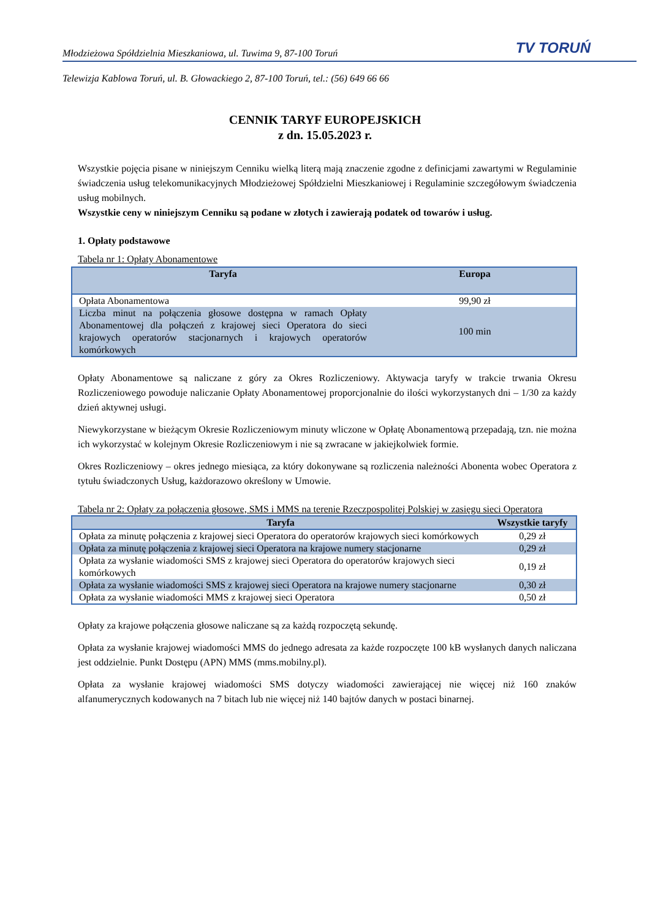Młodzieżowa Spółdzielnia Mieszkaniowa, ul. Tuwima 9, 87-100 Toruń TV TORUŃ
Telewizja Kablowa Toruń, ul. B. Głowackiego 2, 87-100 Toruń, tel.: (56) 649 66 66
CENNIK TARYF EUROPEJSKICH
z dn. 15.05.2023 r.
Wszystkie pojęcia pisane w niniejszym Cenniku wielką literą mają znaczenie zgodne z definicjami zawartymi w Regulaminie świadczenia usług telekomunikacyjnych Młodzieżowej Spółdzielni Mieszkaniowej i Regulaminie szczegółowym świadczenia usług mobilnych.
Wszystkie ceny w niniejszym Cenniku są podane w złotych i zawierają podatek od towarów i usług.
1. Opłaty podstawowe
Tabela nr 1: Opłaty Abonamentowe
| Taryfa | Europa |
| --- | --- |
| Opłata Abonamentowa | 99,90 zł |
| Liczba minut na połączenia głosowe dostępna w ramach Opłaty Abonamentowej dla połączeń z krajowej sieci Operatora do sieci krajowych operatorów stacjonarnych i krajowych operatorów komórkowych | 100 min |
Opłaty Abonamentowe są naliczane z góry za Okres Rozliczeniowy. Aktywacja taryfy w trakcie trwania Okresu Rozliczeniowego powoduje naliczanie Opłaty Abonamentowej proporcjonalnie do ilości wykorzystanych dni – 1/30 za każdy dzień aktywnej usługi.
Niewykorzystane w bieżącym Okresie Rozliczeniowym minuty wliczone w Opłatę Abonamentową przepadają, tzn. nie można ich wykorzystać w kolejnym Okresie Rozliczeniowym i nie są zwracane w jakiejkolwiek formie.
Okres Rozliczeniowy – okres jednego miesiąca, za który dokonywane są rozliczenia należności Abonenta wobec Operatora z tytułu świadczonych Usług, każdorazowo określony w Umowie.
Tabela nr 2: Opłaty za połączenia głosowe, SMS i MMS na terenie Rzeczpospolitej Polskiej w zasięgu sieci Operatora
| Taryfa | Wszystkie taryfy |
| --- | --- |
| Opłata za minutę połączenia z krajowej sieci Operatora do operatorów krajowych sieci komórkowych | 0,29 zł |
| Opłata za minutę połączenia z krajowej sieci Operatora na krajowe numery stacjonarne | 0,29 zł |
| Opłata za wysłanie wiadomości SMS z krajowej sieci Operatora do operatorów krajowych sieci komórkowych | 0,19 zł |
| Opłata za wysłanie wiadomości SMS z krajowej sieci Operatora na krajowe numery stacjonarne | 0,30 zł |
| Opłata za wysłanie wiadomości MMS z krajowej sieci Operatora | 0,50 zł |
Opłaty za krajowe połączenia głosowe naliczane są za każdą rozpoczętą sekundę.
Opłata za wysłanie krajowej wiadomości MMS do jednego adresata za każde rozpoczęte 100 kB wysłanych danych naliczana jest oddzielnie. Punkt Dostępu (APN) MMS (mms.mobilny.pl).
Opłata za wysłanie krajowej wiadomości SMS dotyczy wiadomości zawierającej nie więcej niż 160 znaków alfanumerycznych kodowanych na 7 bitach lub nie więcej niż 140 bajtów danych w postaci binarnej.